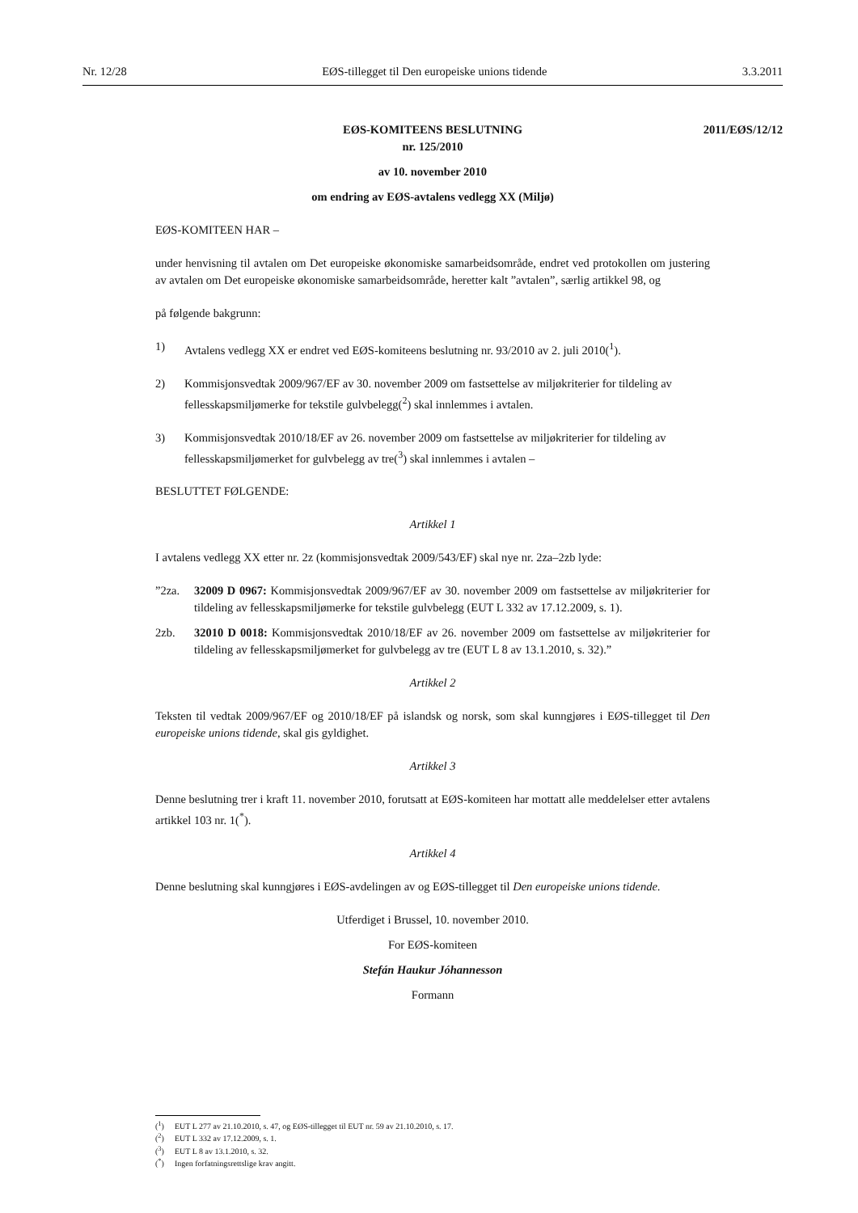Nr. 12/28 EØS-tillegget til Den europeiske unions tidende 3.3.2011
EØS-KOMITEENS BESLUTNING
nr. 125/2010
2011/EØS/12/12
av 10. november 2010
om endring av EØS-avtalens vedlegg XX (Miljø)
EØS-KOMITEEN HAR –
under henvisning til avtalen om Det europeiske økonomiske samarbeidsområde, endret ved protokollen om justering av avtalen om Det europeiske økonomiske samarbeidsområde, heretter kalt ”avtalen”, særlig artikkel 98, og
på følgende bakgrunn:
1) Avtalens vedlegg XX er endret ved EØS-komiteens beslutning nr. 93/2010 av 2. juli 2010(<sup>1</sup>).
2) Kommisjonsvedtak 2009/967/EF av 30. november 2009 om fastsettelse av miljøkriterier for tildeling av fellesskapsmiljømerke for tekstile gulvbelegg(<sup>2</sup>) skal innlemmes i avtalen.
3) Kommisjonsvedtak 2010/18/EF av 26. november 2009 om fastsettelse av miljøkriterier for tildeling av fellesskapsmiljømerket for gulvbelegg av tre(<sup>3</sup>) skal innlemmes i avtalen –
BESLUTTET FØLGENDE:
Artikkel 1
I avtalens vedlegg XX etter nr. 2z (kommisjonsvedtak 2009/543/EF) skal nye nr. 2za–2zb lyde:
”2za. 32009 D 0967: Kommisjonsvedtak 2009/967/EF av 30. november 2009 om fastsettelse av miljøkriterier for tildeling av fellesskapsmiljømerke for tekstile gulvbelegg (EUT L 332 av 17.12.2009, s. 1).
2zb. 32010 D 0018: Kommisjonsvedtak 2010/18/EF av 26. november 2009 om fastsettelse av miljøkriterier for tildeling av fellesskapsmiljømerket for gulvbelegg av tre (EUT L 8 av 13.1.2010, s. 32).”
Artikkel 2
Teksten til vedtak 2009/967/EF og 2010/18/EF på islandsk og norsk, som skal kunngjøres i EØS-tillegget til Den europeiske unions tidende, skal gis gyldighet.
Artikkel 3
Denne beslutning trer i kraft 11. november 2010, forutsatt at EØS-komiteen har mottatt alle meddelelser etter avtalens artikkel 103 nr. 1(<sup>*</sup>).
Artikkel 4
Denne beslutning skal kunngjøres i EØS-avdelingen av og EØS-tillegget til Den europeiske unions tidende.
Utferdiget i Brussel, 10. november 2010.
For EØS-komiteen
Stefán Haukur Jóhannesson
Formann
(<sup>1</sup>) EUT L 277 av 21.10.2010, s. 47, og EØS-tillegget til EUT nr. 59 av 21.10.2010, s. 17.
(<sup>2</sup>) EUT L 332 av 17.12.2009, s. 1.
(<sup>3</sup>) EUT L 8 av 13.1.2010, s. 32.
(<sup>*</sup>) Ingen forfatningsrettslige krav angitt.